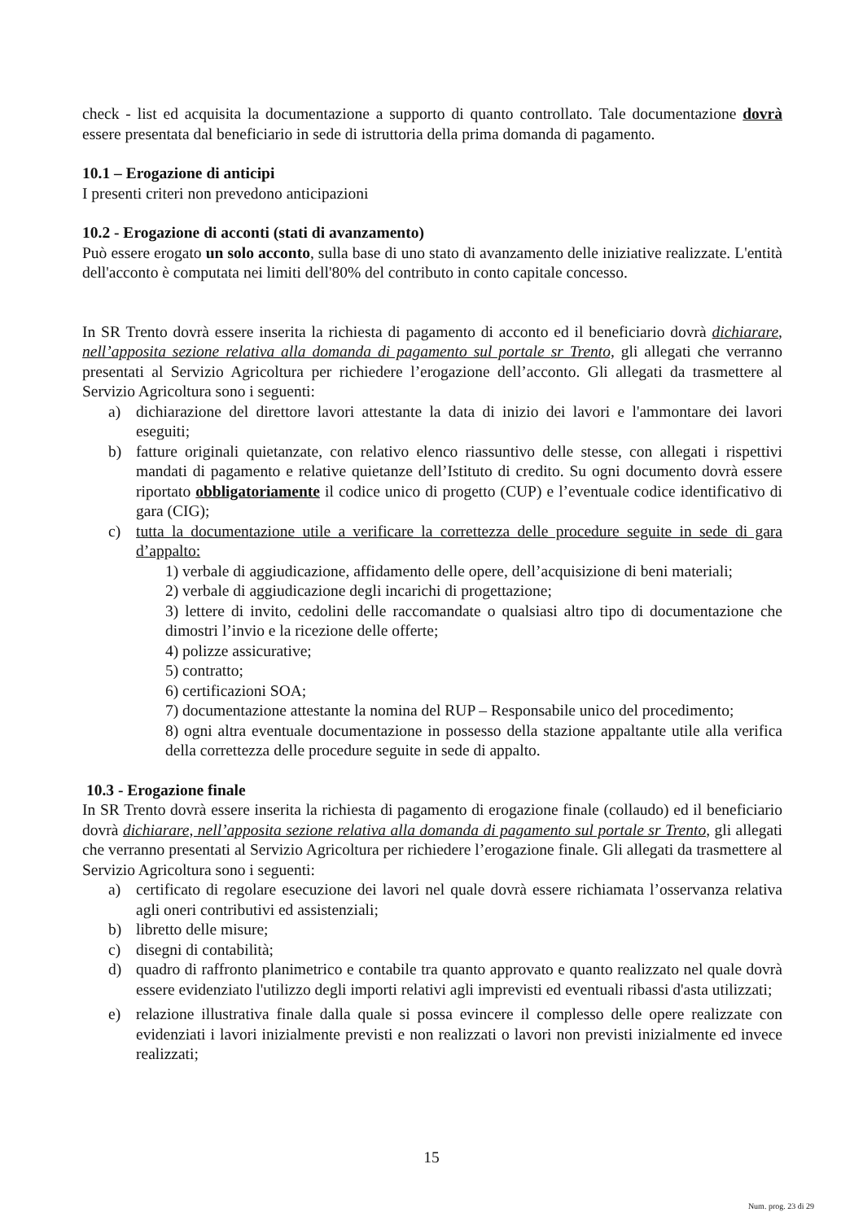check - list ed acquisita la documentazione a supporto di quanto controllato. Tale documentazione dovrà essere presentata dal beneficiario in sede di istruttoria della prima domanda di pagamento.
10.1 – Erogazione di anticipi
I presenti criteri non prevedono anticipazioni
10.2 - Erogazione di acconti (stati di avanzamento)
Può essere erogato un solo acconto, sulla base di uno stato di avanzamento delle iniziative realizzate. L'entità dell'acconto è computata nei limiti dell'80% del contributo in conto capitale concesso.
In SR Trento dovrà essere inserita la richiesta di pagamento di acconto ed il beneficiario dovrà dichiarare, nell’apposita sezione relativa alla domanda di pagamento sul portale sr Trento, gli allegati che verranno presentati al Servizio Agricoltura per richiedere l’erogazione dell’acconto. Gli allegati da trasmettere al Servizio Agricoltura sono i seguenti:
a) dichiarazione del direttore lavori attestante la data di inizio dei lavori e l'ammontare dei lavori eseguiti;
b) fatture originali quietanzate, con relativo elenco riassuntivo delle stesse, con allegati i rispettivi mandati di pagamento e relative quietanze dell’Istituto di credito. Su ogni documento dovrà essere riportato obbligatoriamente il codice unico di progetto (CUP) e l’eventuale codice identificativo di gara (CIG);
c) tutta la documentazione utile a verificare la correttezza delle procedure seguite in sede di gara d’appalto:
1) verbale di aggiudicazione, affidamento delle opere, dell’acquisizione di beni materiali;
2) verbale di aggiudicazione degli incarichi di progettazione;
3) lettere di invito, cedolini delle raccomandate o qualsiasi altro tipo di documentazione che dimostri l’invio e la ricezione delle offerte;
4) polizze assicurative;
5) contratto;
6) certificazioni SOA;
7) documentazione attestante la nomina del RUP – Responsabile unico del procedimento;
8) ogni altra eventuale documentazione in possesso della stazione appaltante utile alla verifica della correttezza delle procedure seguite in sede di appalto.
10.3 - Erogazione finale
In SR Trento dovrà essere inserita la richiesta di pagamento di erogazione finale (collaudo) ed il beneficiario dovrà dichiarare, nell’apposita sezione relativa alla domanda di pagamento sul portale sr Trento, gli allegati che verranno presentati al Servizio Agricoltura per richiedere l’erogazione finale. Gli allegati da trasmettere al Servizio Agricoltura sono i seguenti:
a) certificato di regolare esecuzione dei lavori nel quale dovrà essere richiamata l’osservanza relativa agli oneri contributivi ed assistenziali;
b) libretto delle misure;
c) disegni di contabilità;
d) quadro di raffronto planimetrico e contabile tra quanto approvato e quanto realizzato nel quale dovrà essere evidenziato l'utilizzo degli importi relativi agli imprevisti ed eventuali ribassi d'asta utilizzati;
e) relazione illustrativa finale dalla quale si possa evincere il complesso delle opere realizzate con evidenziati i lavori inizialmente previsti e non realizzati o lavori non previsti inizialmente ed invece realizzati;
15
Num. prog. 23 di 29